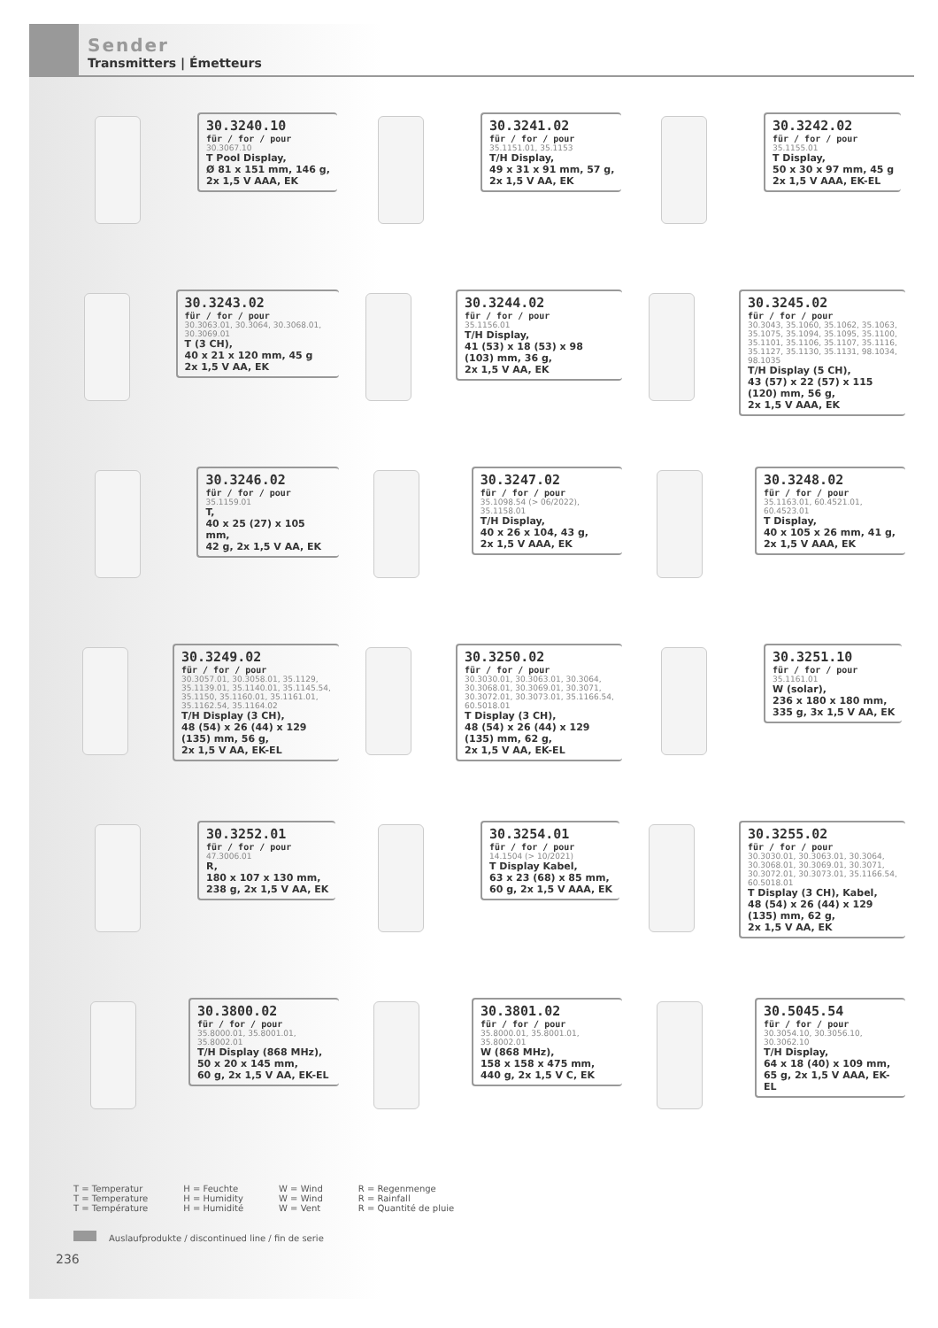Sender
Transmitters | Émetteurs
30.3240.10
für / for / pour
30.3067.10
T Pool Display,
Ø 81 x 151 mm, 146 g,
2x 1,5 V AAA, EK
30.3241.02
für / for / pour
35.1151.01, 35.1153
T/H Display,
49 x 31 x 91 mm, 57 g,
2x 1,5 V AA, EK
30.3242.02
für / for / pour
35.1155.01
T Display,
50 x 30 x 97 mm, 45 g
2x 1,5 V AAA, EK-EL
30.3243.02
für / for / pour
30.3063.01, 30.3064, 30.3068.01, 30.3069.01
T (3 CH),
40 x 21 x 120 mm, 45 g
2x 1,5 V AA, EK
30.3244.02
für / for / pour
35.1156.01
T/H Display,
41 (53) x 18 (53) x 98 (103) mm, 36 g,
2x 1,5 V AA, EK
30.3245.02
für / for / pour
30.3043, 35.1060, 35.1062, 35.1063, 35.1075, 35.1094, 35.1095, 35.1100, 35.1101, 35.1106, 35.1107, 35.1116, 35.1127, 35.1130, 35.1131, 98.1034, 98.1035
T/H Display (5 CH),
43 (57) x 22 (57) x 115 (120) mm, 56 g,
2x 1,5 V AAA, EK
30.3246.02
für / for / pour
35.1159.01
T,
40 x 25 (27) x 105 mm,
42 g, 2x 1,5 V AA, EK
30.3247.02
für / for / pour
35.1098.54 (> 06/2022), 35.1158.01
T/H Display,
40 x 26 x 104, 43 g,
2x 1,5 V AAA, EK
30.3248.02
für / for / pour
35.1163.01, 60.4521.01, 60.4523.01
T Display,
40 x 105 x 26 mm, 41 g,
2x 1,5 V AAA, EK
30.3249.02
für / for / pour
30.3057.01, 30.3058.01, 35.1129, 35.1139.01, 35.1140.01, 35.1145.54, 35.1150, 35.1160.01, 35.1161.01, 35.1162.54, 35.1164.02
T/H Display (3 CH),
48 (54) x 26 (44) x 129 (135) mm, 56 g,
2x 1,5 V AA, EK-EL
30.3250.02
für / for / pour
30.3030.01, 30.3063.01, 30.3064, 30.3068.01, 30.3069.01, 30.3071, 30.3072.01, 30.3073.01, 35.1166.54, 60.5018.01
T Display (3 CH),
48 (54) x 26 (44) x 129 (135) mm, 62 g,
2x 1,5 V AA, EK-EL
30.3251.10
für / for / pour
35.1161.01
W (solar),
236 x 180 x 180 mm,
335 g, 3x 1,5 V AA, EK
30.3252.01
für / for / pour
47.3006.01
R,
180 x 107 x 130 mm,
238 g, 2x 1,5 V AA, EK
30.3254.01
für / for / pour
14.1504 (> 10/2021)
T Display Kabel,
63 x 23 (68) x 85 mm,
60 g, 2x 1,5 V AAA, EK
30.3255.02
für / for / pour
30.3030.01, 30.3063.01, 30.3064, 30.3068.01, 30.3069.01, 30.3071, 30.3072.01, 30.3073.01, 35.1166.54, 60.5018.01
T Display (3 CH), Kabel,
48 (54) x 26 (44) x 129 (135) mm, 62 g,
2x 1,5 V AA, EK
30.3800.02
für / for / pour
35.8000.01, 35.8001.01, 35.8002.01
T/H Display (868 MHz),
50 x 20 x 145 mm,
60 g, 2x 1,5 V AA, EK-EL
30.3801.02
für / for / pour
35.8000.01, 35.8001.01, 35.8002.01
W (868 MHz),
158 x 158 x 475 mm,
440 g, 2x 1,5 V C, EK
30.5045.54
für / for / pour
30.3054.10, 30.3056.10, 30.3062.10
T/H Display,
64 x 18 (40) x 109 mm,
65 g, 2x 1,5 V AAA, EK-EL
T = Temperatur
T = Temperature
T = Température
H = Feuchte
H = Humidity
H = Humidité
W = Wind
W = Wind
W = Vent
R = Regenmenge
R = Rainfall
R = Quantité de pluie
Auslaufprodukte / discontinued line / fin de serie
236